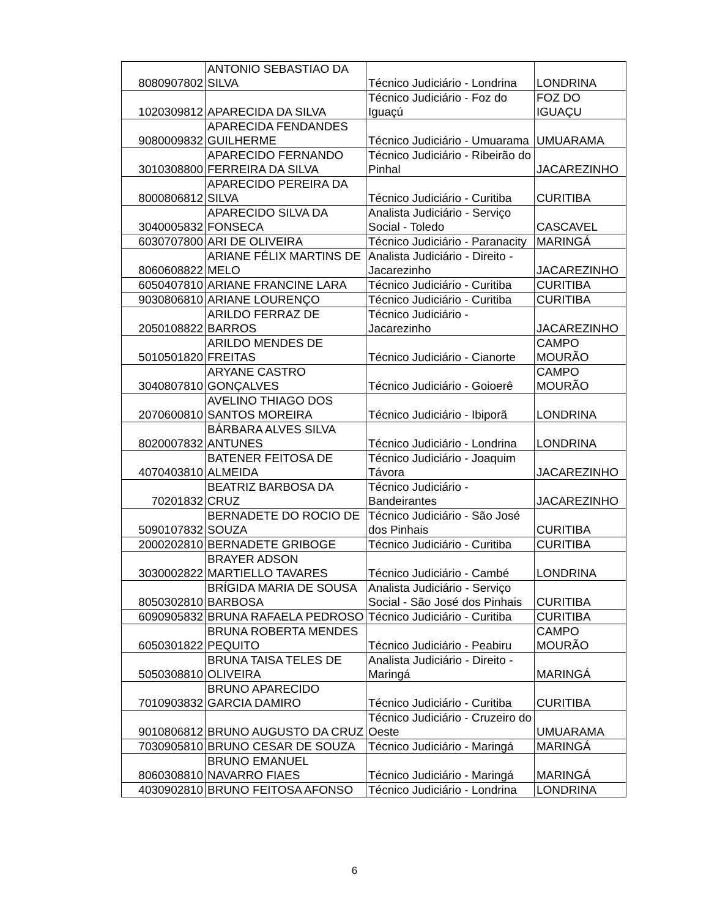| 8080907802 | ANTONIO SEBASTIAO DA SILVA | Técnico Judiciário - Londrina | LONDRINA |
| 1020309812 | APARECIDA DA SILVA | Técnico Judiciário - Foz do Iguaçú | FOZ DO IGUAÇU |
| 9080009832 | APARECIDA FENDANDES GUILHERME | Técnico Judiciário - Umuarama | UMUARAMA |
| 3010308800 | APARECIDO FERNANDO FERREIRA DA SILVA | Técnico Judiciário - Ribeirão do Pinhal | JACAREZINHO |
| 8000806812 | APARECIDO PEREIRA DA SILVA | Técnico Judiciário - Curitiba | CURITIBA |
| 3040005832 | APARECIDO SILVA DA FONSECA | Analista Judiciário - Serviço Social - Toledo | CASCAVEL |
| 6030707800 | ARI DE OLIVEIRA | Técnico Judiciário - Paranacity | MARINGÁ |
| 8060608822 | ARIANE FÉLIX MARTINS DE MELO | Analista Judiciário - Direito - Jacarezinho | JACAREZINHO |
| 6050407810 | ARIANE FRANCINE LARA | Técnico Judiciário - Curitiba | CURITIBA |
| 9030806810 | ARIANE LOURENÇO | Técnico Judiciário - Curitiba | CURITIBA |
| 2050108822 | ARILDO FERRAZ DE BARROS | Técnico Judiciário - Jacarezinho | JACAREZINHO |
| 5010501820 | ARILDO MENDES DE FREITAS | Técnico Judiciário - Cianorte | CAMPO MOURÃO |
| 3040807810 | ARYANE CASTRO GONÇALVES | Técnico Judiciário - Goioerê | CAMPO MOURÃO |
| 2070600810 | AVELINO THIAGO DOS SANTOS MOREIRA | Técnico Judiciário - Ibiporã | LONDRINA |
| 8020007832 | BÁRBARA ALVES SILVA ANTUNES | Técnico Judiciário - Londrina | LONDRINA |
| 4070403810 | BATENER FEITOSA DE ALMEIDA | Técnico Judiciário - Joaquim Távora | JACAREZINHO |
| 70201832 | BEATRIZ BARBOSA DA CRUZ | Técnico Judiciário - Bandeirantes | JACAREZINHO |
| 5090107832 | BERNADETE DO ROCIO DE SOUZA | Técnico Judiciário - São José dos Pinhais | CURITIBA |
| 2000202810 | BERNADETE GRIBOGE | Técnico Judiciário - Curitiba | CURITIBA |
| 3030002822 | BRAYER ADSON MARTIELLO TAVARES | Técnico Judiciário - Cambé | LONDRINA |
| 8050302810 | BRÍGIDA MARIA DE SOUSA BARBOSA | Analista Judiciário - Serviço Social - São José dos Pinhais | CURITIBA |
| 6090905832 | BRUNA RAFAELA PEDROSO | Técnico Judiciário - Curitiba | CURITIBA |
| 6050301822 | BRUNA ROBERTA MENDES PEQUITO | Técnico Judiciário - Peabiru | CAMPO MOURÃO |
| 5050308810 | BRUNA TAISA TELES DE OLIVEIRA | Analista Judiciário - Direito - Maringá | MARINGÁ |
| 7010903832 | BRUNO APARECIDO GARCIA DAMIRO | Técnico Judiciário - Curitiba | CURITIBA |
| 9010806812 | BRUNO AUGUSTO DA CRUZ | Técnico Judiciário - Cruzeiro do Oeste | UMUARAMA |
| 7030905810 | BRUNO CESAR DE SOUZA | Técnico Judiciário - Maringá | MARINGÁ |
| 8060308810 | BRUNO EMANUEL NAVARRO FIAES | Técnico Judiciário - Maringá | MARINGÁ |
| 4030902810 | BRUNO FEITOSA AFONSO | Técnico Judiciário - Londrina | LONDRINA |
6